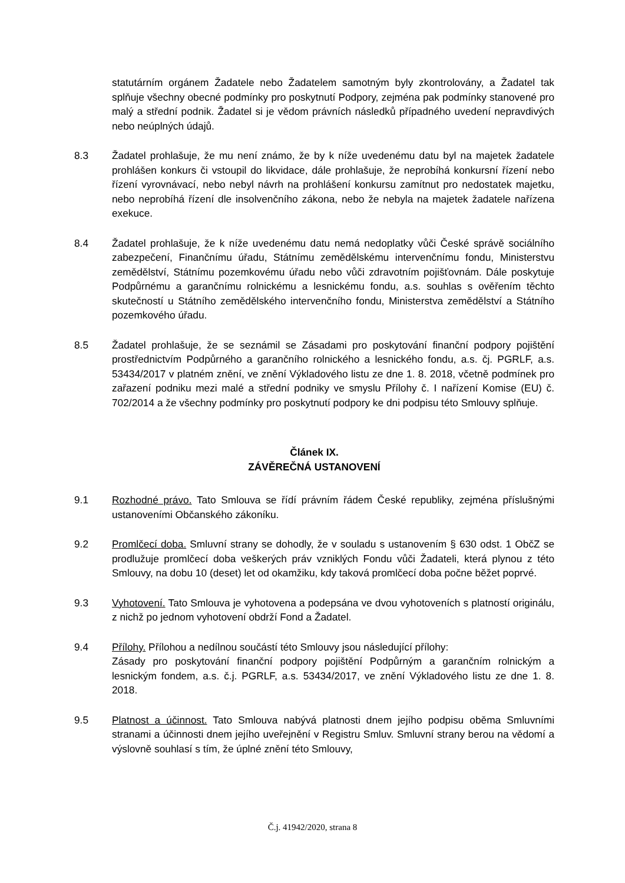statutárním orgánem Žadatele nebo Žadatelem samotným byly zkontrolovány, a Žadatel tak splňuje všechny obecné podmínky pro poskytnutí Podpory, zejména pak podmínky stanovené pro malý a střední podnik. Žadatel si je vědom právních následků případného uvedení nepravdivých nebo neúplných údajů.
8.3 Žadatel prohlašuje, že mu není známo, že by k níže uvedenému datu byl na majetek žadatele prohlášen konkurs či vstoupil do likvidace, dále prohlašuje, že neprobíhá konkursní řízení nebo řízení vyrovnávací, nebo nebyl návrh na prohlášení konkursu zamítnut pro nedostatek majetku, nebo neprobíhá řízení dle insolvenčního zákona, nebo že nebyla na majetek žadatele nařízena exekuce.
8.4 Žadatel prohlašuje, že k níže uvedenému datu nemá nedoplatky vůči České správě sociálního zabezpečení, Finančnímu úřadu, Státnímu zemědělskému intervenčnímu fondu, Ministerstvu zemědělství, Státnímu pozemkovému úřadu nebo vůči zdravotním pojišťovnám. Dále poskytuje Podpůrnému a garančnímu rolnickému a lesnickému fondu, a.s. souhlas s ověřením těchto skutečností u Státního zemědělského intervenčního fondu, Ministerstva zemědělství a Státního pozemkového úřadu.
8.5 Žadatel prohlašuje, že se seznámil se Zásadami pro poskytování finanční podpory pojištění prostřednictvím Podpůrného a garančního rolnického a lesnického fondu, a.s. čj. PGRLF, a.s. 53434/2017 v platném znění, ve znění Výkladového listu ze dne 1. 8. 2018, včetně podmínek pro zařazení podniku mezi malé a střední podniky ve smyslu Přílohy č. I nařízení Komise (EU) č. 702/2014 a že všechny podmínky pro poskytnutí podpory ke dni podpisu této Smlouvy splňuje.
Článek IX.
ZÁVĚREČNÁ USTANOVENÍ
9.1 Rozhodné právo. Tato Smlouva se řídí právním řádem České republiky, zejména příslušnými ustanoveními Občanského zákoníku.
9.2 Promlčecí doba. Smluvní strany se dohodly, že v souladu s ustanovením § 630 odst. 1 ObčZ se prodlužuje promlčecí doba veškerých práv vzniklých Fondu vůči Žadateli, která plynou z této Smlouvy, na dobu 10 (deset) let od okamžiku, kdy taková promlčecí doba počne běžet poprvé.
9.3 Vyhotovení. Tato Smlouva je vyhotovena a podepsána ve dvou vyhotoveních s platností originálu, z nichž po jednom vyhotovení obdrží Fond a Žadatel.
9.4 Přílohy. Přílohou a nedílnou součástí této Smlouvy jsou následující přílohy:
Zásady pro poskytování finanční podpory pojištění Podpůrným a garančním rolnickým a lesnickým fondem, a.s. č.j. PGRLF, a.s. 53434/2017, ve znění Výkladového listu ze dne 1. 8. 2018.
9.5 Platnost a účinnost. Tato Smlouva nabývá platnosti dnem jejího podpisu oběma Smluvními stranami a účinnosti dnem jejího uveřejnění v Registru Smluv. Smluvní strany berou na vědomí a výslovně souhlasí s tím, že úplné znění této Smlouvy,
Č.j. 41942/2020, strana 8